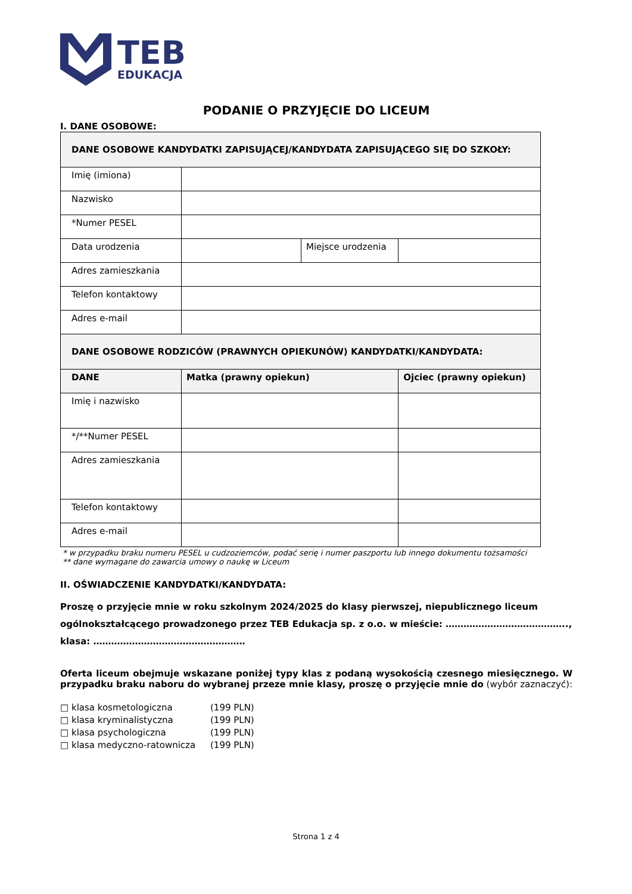TEB
EDUKACJA
PODANIE O PRZYJĘCIE DO LICEUM
I. DANE OSOBOWE:
| DANE OSOBOWE KANDYDATKI ZAPISUJĄCEJ/KANDYDATA ZAPISUJĄCEGO SIĘ DO SZKOŁY: | | | | |
| Imię (imiona) | | | | |
| Nazwisko | | | | |
| *Numer PESEL | | | | |
| Data urodzenia | | Miejsce urodzenia | | |
| Adres zamieszkania | | | | |
| Telefon kontaktowy | | | | |
| Adres e-mail | | | | |
| DANE OSOBOWE RODZICÓW (PRAWNYCH OPIEKUNÓW) KANDYDATKI/KANDYDATA: | | | | |
| DANE | Matka (prawny opiekun) | | Ojciec (prawny opiekun) | |
| Imię i nazwisko | | | | |
| */**Numer PESEL | | | | |
| Adres zamieszkania | | | | |
| Telefon kontaktowy | | | | |
| Adres e-mail | | | | |
* w przypadku braku numeru PESEL u cudzoziemców, podać serię i numer paszportu lub innego dokumentu tożsamości
** dane wymagane do zawarcia umowy o naukę w Liceum
II. OŚWIADCZENIE KANDYDATKI/KANDYDATA:
Proszę o przyjęcie mnie w roku szkolnym 2024/2025 do klasy pierwszej, niepublicznego liceum ogólnokształcącego prowadzonego przez TEB Edukacja sp. z o.o. w mieście: ………………………………….., klasa: ……………………………………………
Oferta liceum obejmuje wskazane poniżej typy klas z podaną wysokością czesnego miesięcznego. W przypadku braku naboru do wybranej przeze mnie klasy, proszę o przyjęcie mnie do (wybór zaznaczyć):
□ klasa kosmetologiczna (199 PLN)
□ klasa kryminalistyczna (199 PLN)
□ klasa psychologiczna (199 PLN)
□ klasa medyczno-ratownicza (199 PLN)
Strona 1 z 4